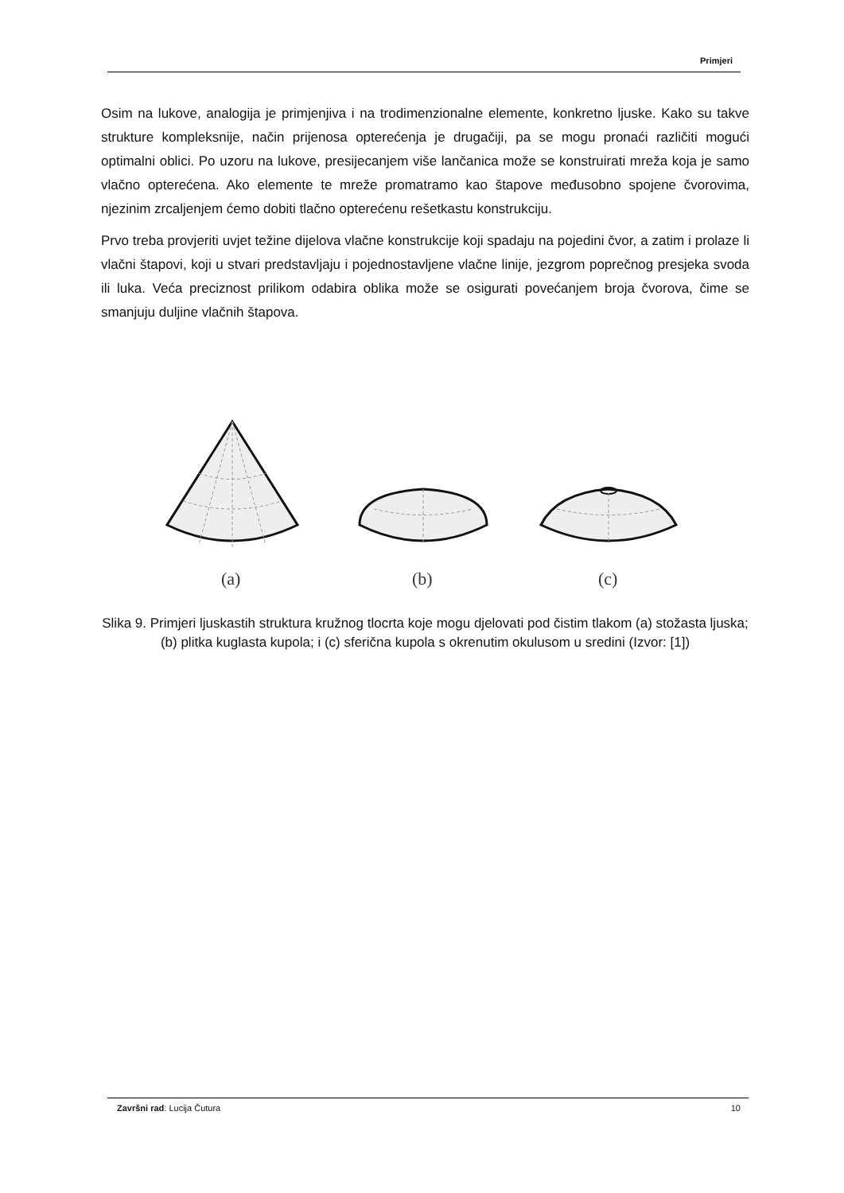Primjeri
Osim na lukove, analogija je primjenjiva i na trodimenzionalne elemente, konkretno ljuske. Kako su takve strukture kompleksnije, način prijenosa opterećenja je drugačiji, pa se mogu pronaći različiti mogući optimalni oblici. Po uzoru na lukove, presijecanjem više lančanica može se konstruirati mreža koja je samo vlačno opterećena. Ako elemente te mreže promatramo kao štapove međusobno spojene čvorovima, njezinim zrcaljenjem ćemo dobiti tlačno opterećenu rešetkastu konstrukciju.
Prvo treba provjeriti uvjet težine dijelova vlačne konstrukcije koji spadaju na pojedini čvor, a zatim i prolaze li vlačni štapovi, koji u stvari predstavljaju i pojednostavljene vlačne linije, jezgrom poprečnog presjeka svoda ili luka. Veća preciznost prilikom odabira oblika može se osigurati povećanjem broja čvorova, čime se smanjuju duljine vlačnih štapova.
(a)
(b)
(c)
Slika 9. Primjeri ljuskastih struktura kružnog tlocrta koje mogu djelovati pod čistim tlakom (a) stožasta ljuska; (b) plitka kuglasta kupola; i (c) sferična kupola s okrenutim okulusom u sredini (Izvor: [1])
Završni rad: Lucija Čutura 10